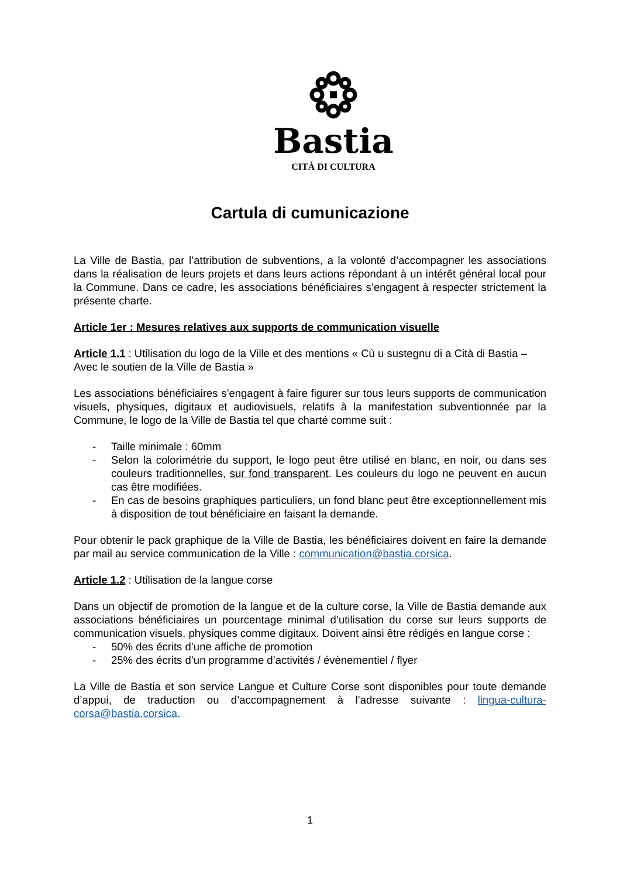Bastia
CITÀ DI CULTURA
Cartula di cumunicazione
La Ville de Bastia, par l’attribution de subventions, a la volonté d’accompagner les associations dans la réalisation de leurs projets et dans leurs actions répondant à un intérêt général local pour la Commune. Dans ce cadre, les associations bénéficiaires s’engagent à respecter strictement la présente charte.
Article 1er : Mesures relatives aux supports de communication visuelle
Article 1.1 : Utilisation du logo de la Ville et des mentions « Cù u sustegnu di a Cità di Bastia – Avec le soutien de la Ville de Bastia »
Les associations bénéficiaires s’engagent à faire figurer sur tous leurs supports de communication visuels, physiques, digitaux et audiovisuels, relatifs à la manifestation subventionnée par la Commune, le logo de la Ville de Bastia tel que charté comme suit :
- Taille minimale : 60mm
- Selon la colorimétrie du support, le logo peut être utilisé en blanc, en noir, ou dans ses couleurs traditionnelles, sur fond transparent. Les couleurs du logo ne peuvent en aucun cas être modifiées.
- En cas de besoins graphiques particuliers, un fond blanc peut être exceptionnellement mis à disposition de tout bénéficiaire en faisant la demande.
Pour obtenir le pack graphique de la Ville de Bastia, les bénéficiaires doivent en faire la demande par mail au service communication de la Ville : communication@bastia.corsica.
Article 1.2 : Utilisation de la langue corse
Dans un objectif de promotion de la langue et de la culture corse, la Ville de Bastia demande aux associations bénéficiaires un pourcentage minimal d’utilisation du corse sur leurs supports de communication visuels, physiques comme digitaux. Doivent ainsi être rédigés en langue corse :
- 50% des écrits d’une affiche de promotion
- 25% des écrits d’un programme d’activités / évènementiel / flyer
La Ville de Bastia et son service Langue et Culture Corse sont disponibles pour toute demande d’appui, de traduction ou d’accompagnement à l’adresse suivante : lingua-cultura-corsa@bastia.corsica.
1